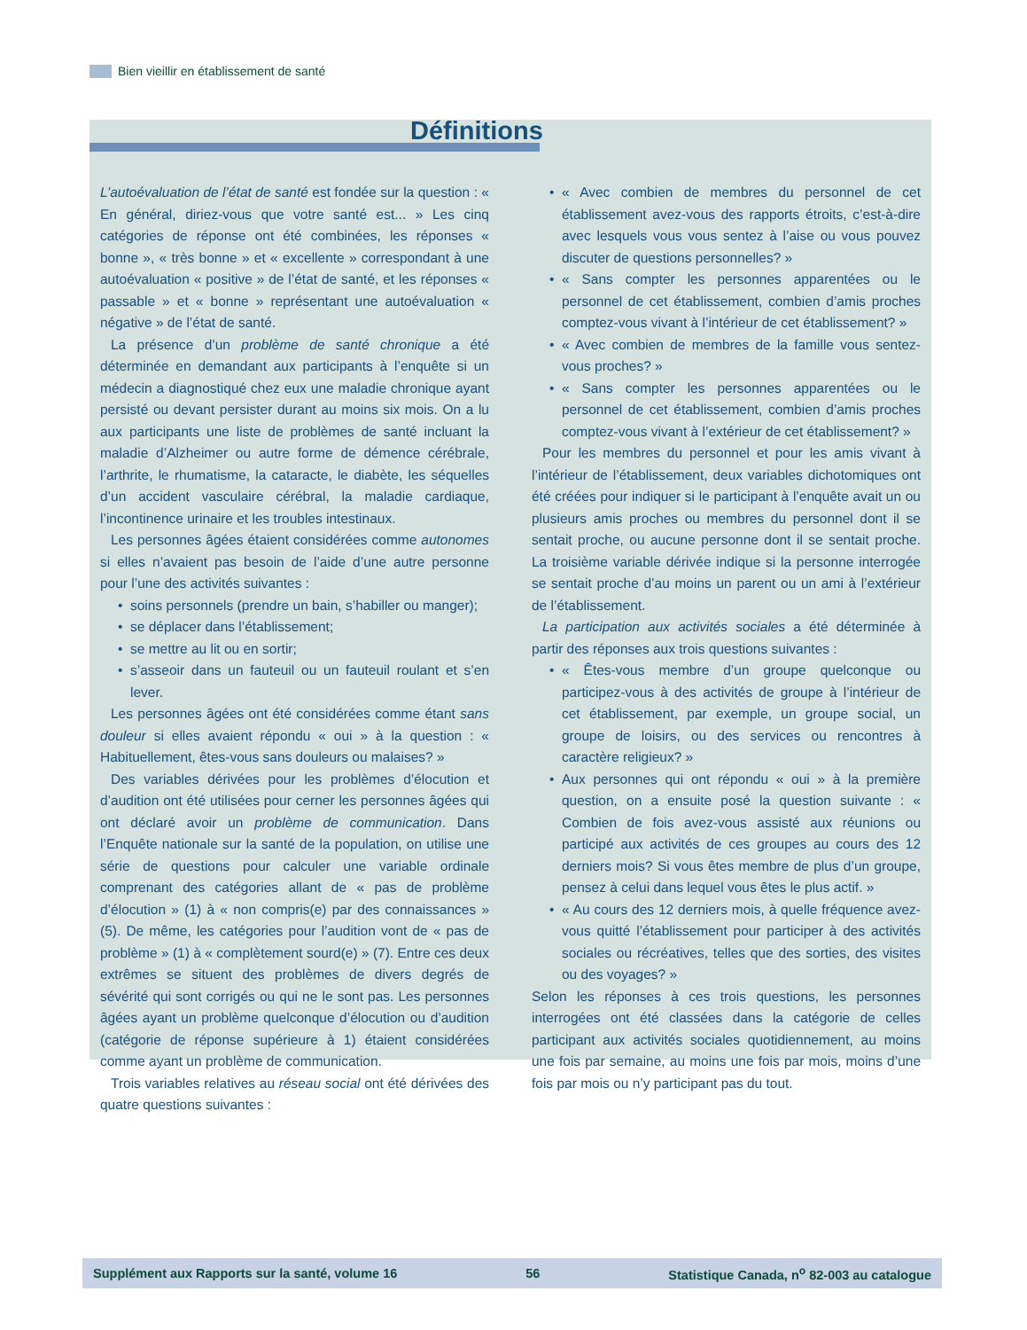Bien vieillir en établissement de santé
Définitions
L’autoévaluation de l’état de santé est fondée sur la question : « En général, diriez-vous que votre santé est... » Les cinq catégories de réponse ont été combinées, les réponses « bonne », « très bonne » et « excellente » correspondant à une autoévaluation « positive » de l’état de santé, et les réponses « passable » et « bonne » représentant une autoévaluation « négative » de l’état de santé.
La présence d’un problème de santé chronique a été déterminée en demandant aux participants à l’enquête si un médecin a diagnostiqué chez eux une maladie chronique ayant persisté ou devant persister durant au moins six mois. On a lu aux participants une liste de problèmes de santé incluant la maladie d’Alzheimer ou autre forme de démence cérébrale, l’arthrite, le rhumatisme, la cataracte, le diabète, les séquelles d’un accident vasculaire cérébral, la maladie cardiaque, l’incontinence urinaire et les troubles intestinaux.
Les personnes âgées étaient considérées comme autonomes si elles n’avaient pas besoin de l’aide d’une autre personne pour l’une des activités suivantes :
soins personnels (prendre un bain, s’habiller ou manger);
se déplacer dans l’établissement;
se mettre au lit ou en sortir;
s’asseoir dans un fauteuil ou un fauteuil roulant et s’en lever.
Les personnes âgées ont été considérées comme étant sans douleur si elles avaient répondu « oui » à la question : « Habituellement, êtes-vous sans douleurs ou malaises? »
Des variables dérivées pour les problèmes d’élocution et d’audition ont été utilisées pour cerner les personnes âgées qui ont déclaré avoir un problème de communication. Dans l’Enquête nationale sur la santé de la population, on utilise une série de questions pour calculer une variable ordinale comprenant des catégories allant de « pas de problème d’élocution » (1) à « non compris(e) par des connaissances » (5). De même, les catégories pour l’audition vont de « pas de problème » (1) à « complètement sourd(e) » (7). Entre ces deux extrêmes se situent des problèmes de divers degrés de sévérité qui sont corrigés ou qui ne le sont pas. Les personnes âgées ayant un problème quelconque d’élocution ou d’audition (catégorie de réponse supérieure à 1) étaient considérées comme ayant un problème de communication.
Trois variables relatives au réseau social ont été dérivées des quatre questions suivantes :
« Avec combien de membres du personnel de cet établissement avez-vous des rapports étroits, c’est-à-dire avec lesquels vous vous sentez à l’aise ou vous pouvez discuter de questions personnelles? »
« Sans compter les personnes apparentées ou le personnel de cet établissement, combien d’amis proches comptez-vous vivant à l’intérieur de cet établissement? »
« Avec combien de membres de la famille vous sentez-vous proches? »
« Sans compter les personnes apparentées ou le personnel de cet établissement, combien d’amis proches comptez-vous vivant à l’extérieur de cet établissement? »
Pour les membres du personnel et pour les amis vivant à l’intérieur de l’établissement, deux variables dichotomiques ont été créées pour indiquer si le participant à l’enquête avait un ou plusieurs amis proches ou membres du personnel dont il se sentait proche, ou aucune personne dont il se sentait proche. La troisième variable dérivée indique si la personne interrogée se sentait proche d’au moins un parent ou un ami à l’extérieur de l’établissement.
La participation aux activités sociales a été déterminée à partir des réponses aux trois questions suivantes :
« Êtes-vous membre d’un groupe quelconque ou participez-vous à des activités de groupe à l’intérieur de cet établissement, par exemple, un groupe social, un groupe de loisirs, ou des services ou rencontres à caractère religieux? »
Aux personnes qui ont répondu « oui » à la première question, on a ensuite posé la question suivante : « Combien de fois avez-vous assisté aux réunions ou participé aux activités de ces groupes au cours des 12 derniers mois? Si vous êtes membre de plus d’un groupe, pensez à celui dans lequel vous êtes le plus actif. »
« Au cours des 12 derniers mois, à quelle fréquence avez-vous quitté l’établissement pour participer à des activités sociales ou récréatives, telles que des sorties, des visites ou des voyages? »
Selon les réponses à ces trois questions, les personnes interrogées ont été classées dans la catégorie de celles participant aux activités sociales quotidiennement, au moins une fois par semaine, au moins une fois par mois, moins d’une fois par mois ou n’y participant pas du tout.
Supplément aux Rapports sur la santé, volume 16 56 Statistique Canada, n<sup>o</sup> 82-003 au catalogue